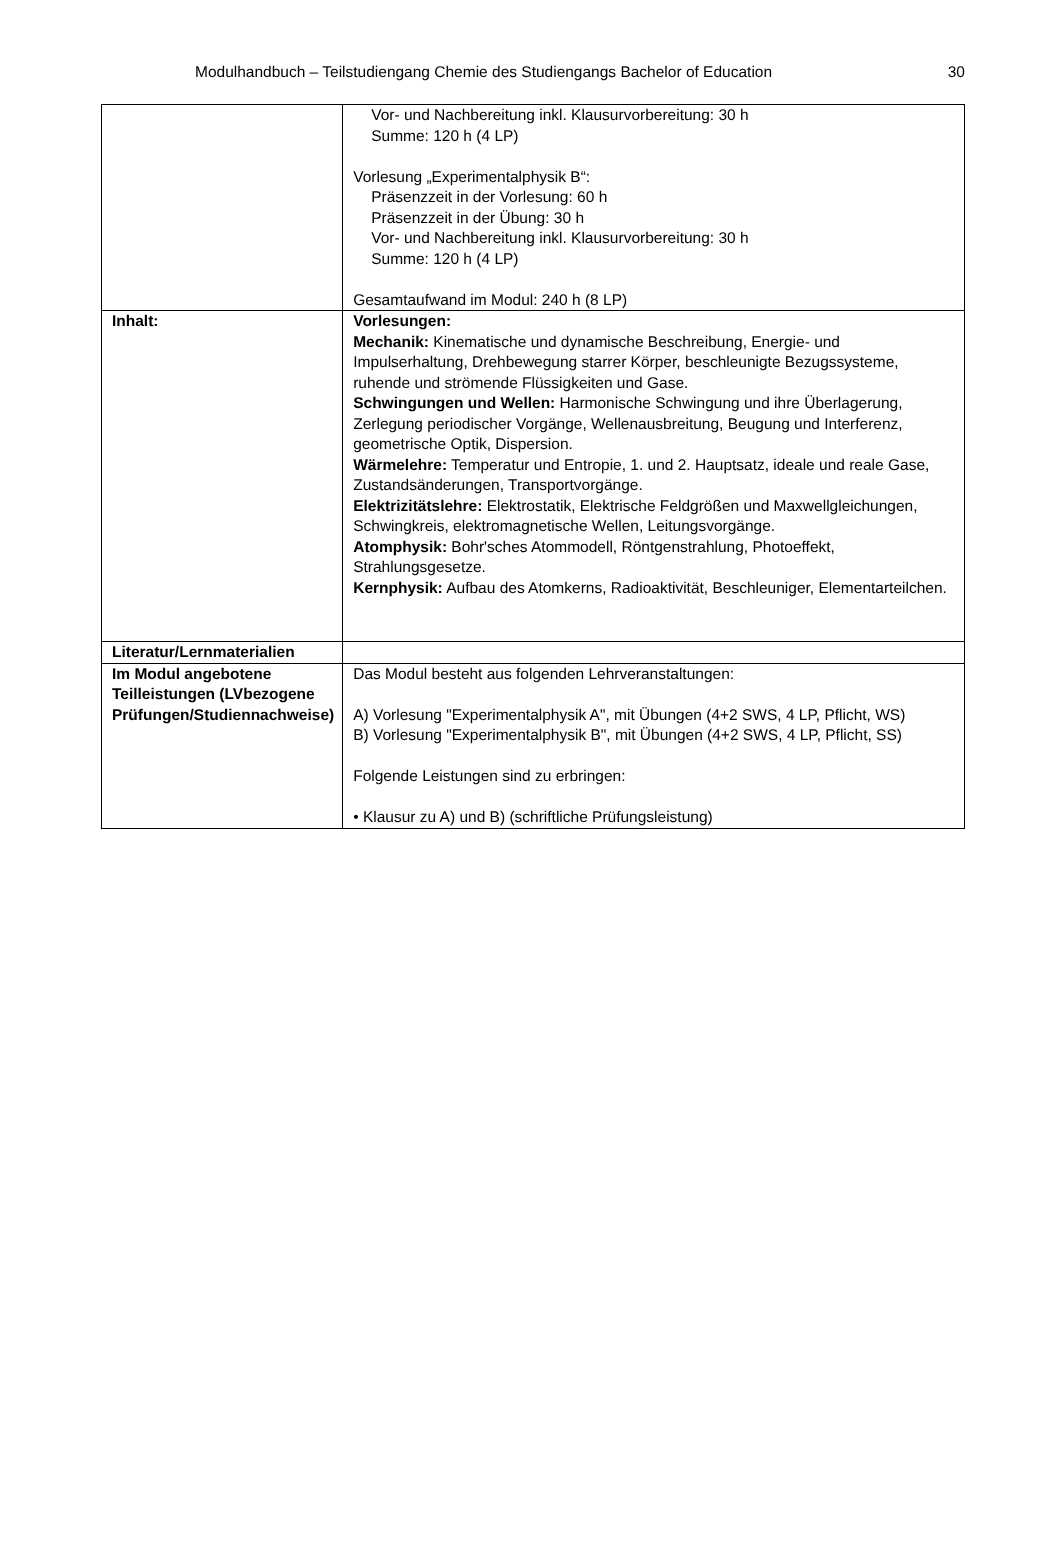Modulhandbuch – Teilstudiengang Chemie des Studiengangs Bachelor of Education 30
| | Vor- und Nachbereitung inkl. Klausurvorbereitung: 30 h Summe: 120 h (4 LP) Vorlesung „Experimentalphysik B“: Präsenzzeit in der Vorlesung: 60 h Präsenzzeit in der Übung: 30 h Vor- und Nachbereitung inkl. Klausurvorbereitung: 30 h Summe: 120 h (4 LP) Gesamtaufwand im Modul: 240 h (8 LP) |
| Inhalt: | Vorlesungen: Mechanik: Kinematische und dynamische Beschreibung, Energie- und Impulserhaltung, Drehbewegung starrer Körper, beschleunigte Bezugssysteme, ruhende und strömende Flüssigkeiten und Gase. Schwingungen und Wellen: Harmonische Schwingung und ihre Überlagerung, Zerlegung periodischer Vorgänge, Wellenausbreitung, Beugung und Interferenz, geometrische Optik, Dispersion. Wärmelehre: Temperatur und Entropie, 1. und 2. Hauptsatz, ideale und reale Gase, Zustandsänderungen, Transportvorgänge. Elektrizitätslehre: Elektrostatik, Elektrische Feldgrößen und Maxwellgleichungen, Schwingkreis, elektromagnetische Wellen, Leitungsvorgänge. Atomphysik: Bohr'sches Atommodell, Röntgenstrahlung, Photoeffekt, Strahlungsgesetze. Kernphysik: Aufbau des Atomkerns, Radioaktivität, Beschleuniger, Elementarteilchen. |
| Literatur/Lernmaterialien | |
| Im Modul angebotene Teilleistungen (LVbezogene Prüfungen/Studiennachweise) | Das Modul besteht aus folgenden Lehrveranstaltungen: A) Vorlesung "Experimentalphysik A", mit Übungen (4+2 SWS, 4 LP, Pflicht, WS) B) Vorlesung "Experimentalphysik B", mit Übungen (4+2 SWS, 4 LP, Pflicht, SS) Folgende Leistungen sind zu erbringen: • Klausur zu A) und B) (schriftliche Prüfungsleistung) |